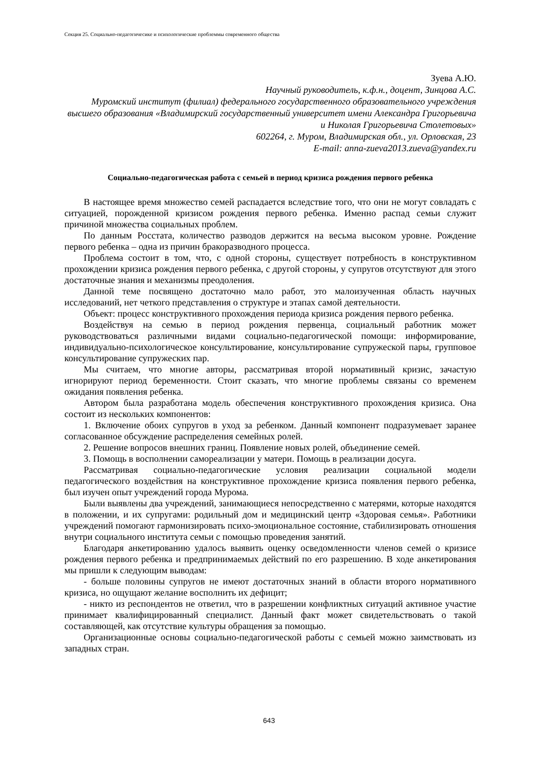Секция 25. Социально-педагогичесике и психологические проблеммы современного общества
Зуева А.Ю.
Научный руководитель, к.ф.н., доцент, Зинцова А.С.
Муромский институт (филиал) федерального государственного образовательного учреждения высшего образования «Владимирский государственный университет имени Александра Григорьевича и Николая Григорьевича Столетовых»
602264, г. Муром, Владимирская обл., ул. Орловская, 23
E-mail: anna-zueva2013.zueva@yandex.ru
Социально-педагогическая работа с семьей в период кризиса рождения первого ребенка
В настоящее время множество семей распадается вследствие того, что они не могут совладать с ситуацией, порожденной кризисом рождения первого ребенка. Именно распад семьи служит причиной множества социальных проблем.
По данным Росстата, количество разводов держится на весьма высоком уровне. Рождение первого ребенка – одна из причин бракоразводного процесса.
Проблема состоит в том, что, с одной стороны, существует потребность в конструктивном прохождении кризиса рождения первого ребенка, с другой стороны, у супругов отсутствуют для этого достаточные знания и механизмы преодоления.
Данной теме посвящено достаточно мало работ, это малоизученная область научных исследований, нет четкого представления о структуре и этапах самой деятельности.
Объект: процесс конструктивного прохождения периода кризиса рождения первого ребенка.
Воздействуя на семью в период рождения первенца, социальный работник может руководствоваться различными видами социально-педагогической помощи: информирование, индивидуально-психологическое консультирование, консультирование супружеской пары, групповое консультирование супружеских пар.
Мы считаем, что многие авторы, рассматривая второй нормативный кризис, зачастую игнорируют период беременности. Стоит сказать, что многие проблемы связаны со временем ожидания появления ребенка.
Автором была разработана модель обеспечения конструктивного прохождения кризиса. Она состоит из нескольких компонентов:
1. Включение обоих супругов в уход за ребенком. Данный компонент подразумевает заранее согласованное обсуждение распределения семейных ролей.
2. Решение вопросов внешних границ. Появление новых ролей, объединение семей.
3. Помощь в восполнении самореализации у матери. Помощь в реализации досуга.
Рассматривая социально-педагогические условия реализации социальной модели педагогического воздействия на конструктивное прохождение кризиса появления первого ребенка, был изучен опыт учреждений города Мурома.
Были выявлены два учреждений, занимающиеся непосредственно с матерями, которые находятся в положении, и их супругами: родильный дом и медицинский центр «Здоровая семья». Работники учреждений помогают гармонизировать психо-эмоциональное состояние, стабилизировать отношения внутри социального института семьи с помощью проведения занятий.
Благодаря анкетированию удалось выявить оценку осведомленности членов семей о кризисе рождения первого ребенка и предпринимаемых действий по его разрешению. В ходе анкетирования мы пришли к следующим выводам:
- больше половины супругов не имеют достаточных знаний в области второго нормативного кризиса, но ощущают желание восполнить их дефицит;
- никто из респондентов не ответил, что в разрешении конфликтных ситуаций активное участие принимает квалифицированный специалист. Данный факт может свидетельствовать о такой составляющей, как отсутствие культуры обращения за помощью.
Организационные основы социально-педагогической работы с семьей можно заимствовать из западных стран.
643